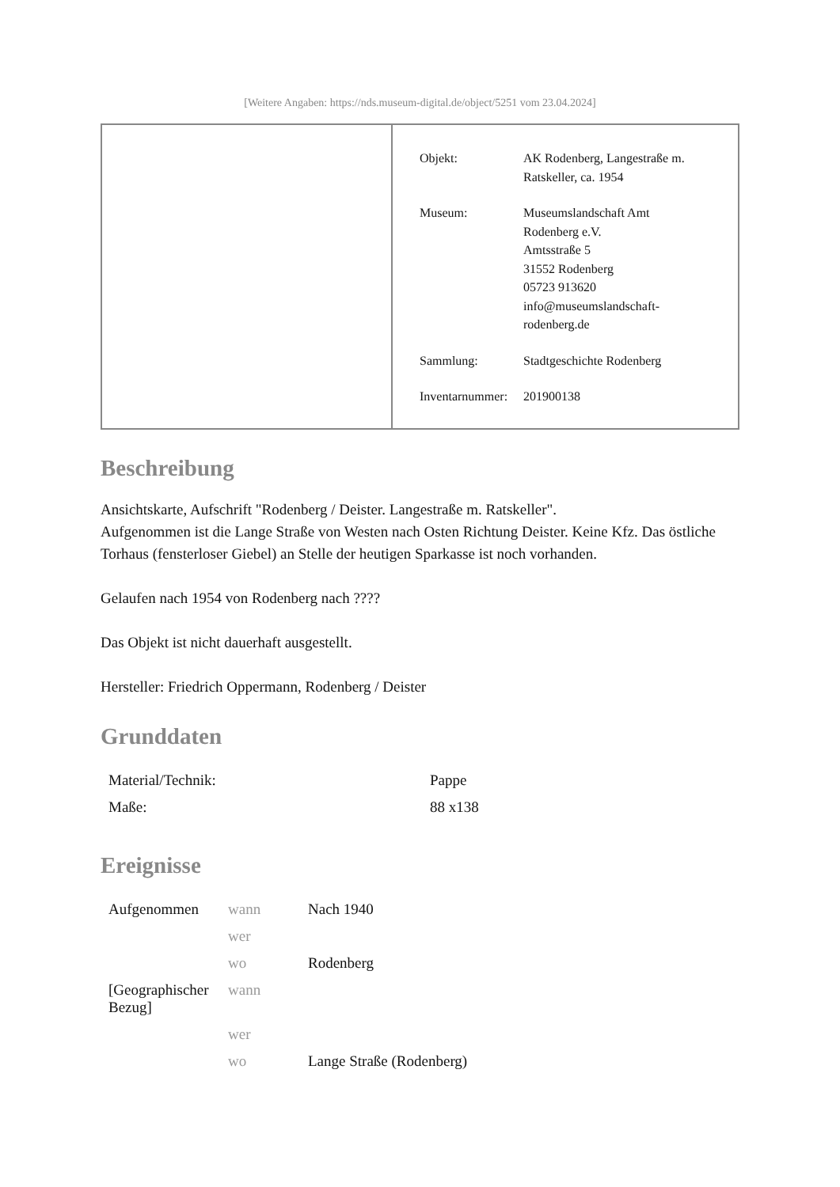[Weitere Angaben: https://nds.museum-digital.de/object/5251 vom 23.04.2024]
| Objekt: | AK Rodenberg, Langestraße m. Ratskeller, ca. 1954 |
| Museum: | Museumslandschaft Amt Rodenberg e.V. Amtsstraße 5 31552 Rodenberg 05723 913620 info@museumslandschaft- rodenberg.de |
| Sammlung: | Stadtgeschichte Rodenberg |
| Inventarnummer: | 201900138 |
Beschreibung
Ansichtskarte, Aufschrift "Rodenberg / Deister. Langestraße m. Ratskeller".
Aufgenommen ist die Lange Straße von Westen nach Osten Richtung Deister. Keine Kfz. Das östliche Torhaus (fensterloser Giebel) an Stelle der heutigen Sparkasse ist noch vorhanden.
Gelaufen nach 1954 von Rodenberg nach ????
Das Objekt ist nicht dauerhaft ausgestellt.
Hersteller: Friedrich Oppermann, Rodenberg / Deister
Grunddaten
| Material/Technik: | Pappe |
| Maße: | 88 x138 |
Ereignisse
| Aufgenommen | wann | Nach 1940 |
| | wer | |
| | wo | Rodenberg |
| [Geographischer Bezug] | wann | |
| | wer | |
| | wo | Lange Straße (Rodenberg) |